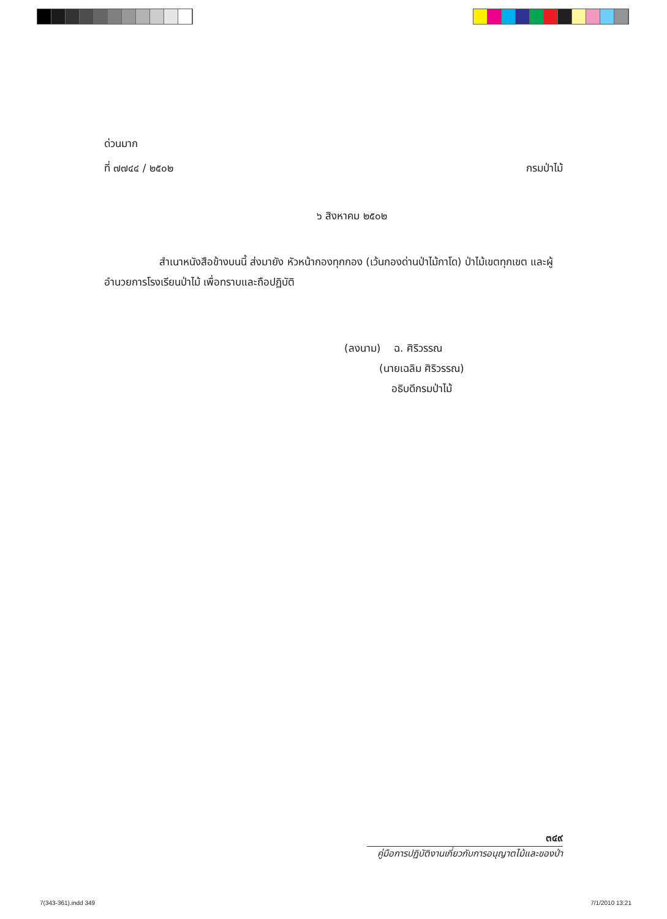ด่วนมาก
ที่ ๗๗๔๔ / ๒๕๐๒ กรมป่าไม้
๖ สิงหาคม ๒๕๐๒
สำเนาหนังสือข้างบนนี้ ส่งมายัง หัวหน้ากองทุกกอง (เว้นกองด่านป่าไม้กาโด) ป่าไม้เขตทุกเขต และผู้อำนวยการโรงเรียนป่าไม้ เพื่อทราบและถือปฏิบัติ
(ลงนาม) ฉ. ศิริวรรณ
(นายเฉลิม ศิริวรรณ)
อธิบดีกรมป่าไม้
๓๔๙
คู่มือการปฏิบัติงานเกี่ยวกับการอนุญาตไม้และของป่า
7(343-361).indd 349 7/1/2010 13:21